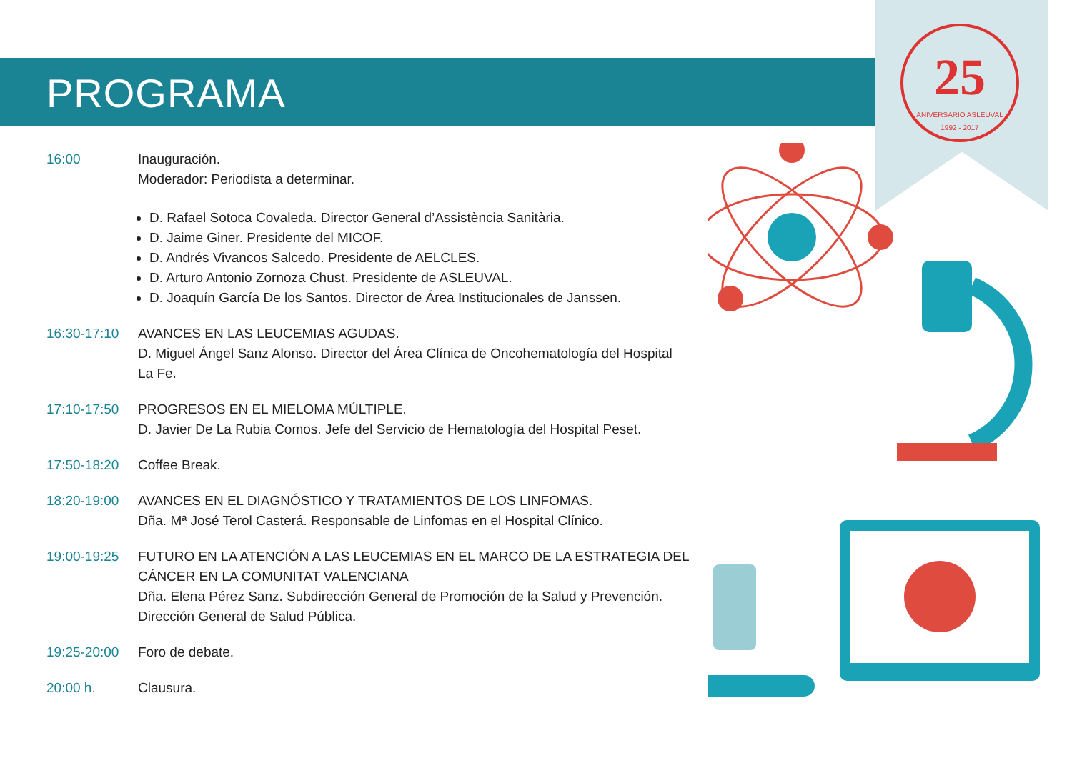25
ANIVERSARIO ASLEUVAL
1992 - 2017
PROGRAMA
16:00 Inauguración.
Moderador: Periodista a determinar.
D. Rafael Sotoca Covaleda. Director General d’Assistència Sanitària.
D. Jaime Giner. Presidente del MICOF.
D. Andrés Vivancos Salcedo. Presidente de AELCLES.
D. Arturo Antonio Zornoza Chust. Presidente de ASLEUVAL.
D. Joaquín García De los Santos. Director de Área Institucionales de Janssen.
16:30-17:10 AVANCES EN LAS LEUCEMIAS AGUDAS.
D. Miguel Ángel Sanz Alonso. Director del Área Clínica de Oncohematología del Hospital La Fe.
17:10-17:50 PROGRESOS EN EL MIELOMA MÚLTIPLE.
D. Javier De La Rubia Comos. Jefe del Servicio de Hematología del Hospital Peset.
17:50-18:20 Coffee Break.
18:20-19:00 AVANCES EN EL DIAGNÓSTICO Y TRATAMIENTOS DE LOS LINFOMAS.
Dña. Mª José Terol Casterá. Responsable de Linfomas en el Hospital Clínico.
19:00-19:25 FUTURO EN LA ATENCIÓN A LAS LEUCEMIAS EN EL MARCO DE LA ESTRATEGIA DEL
CÁNCER EN LA COMUNITAT VALENCIANA
Dña. Elena Pérez Sanz. Subdirección General de Promoción de la Salud y Prevención.
Dirección General de Salud Pública.
19:25-20:00 Foro de debate.
20:00 h. Clausura.